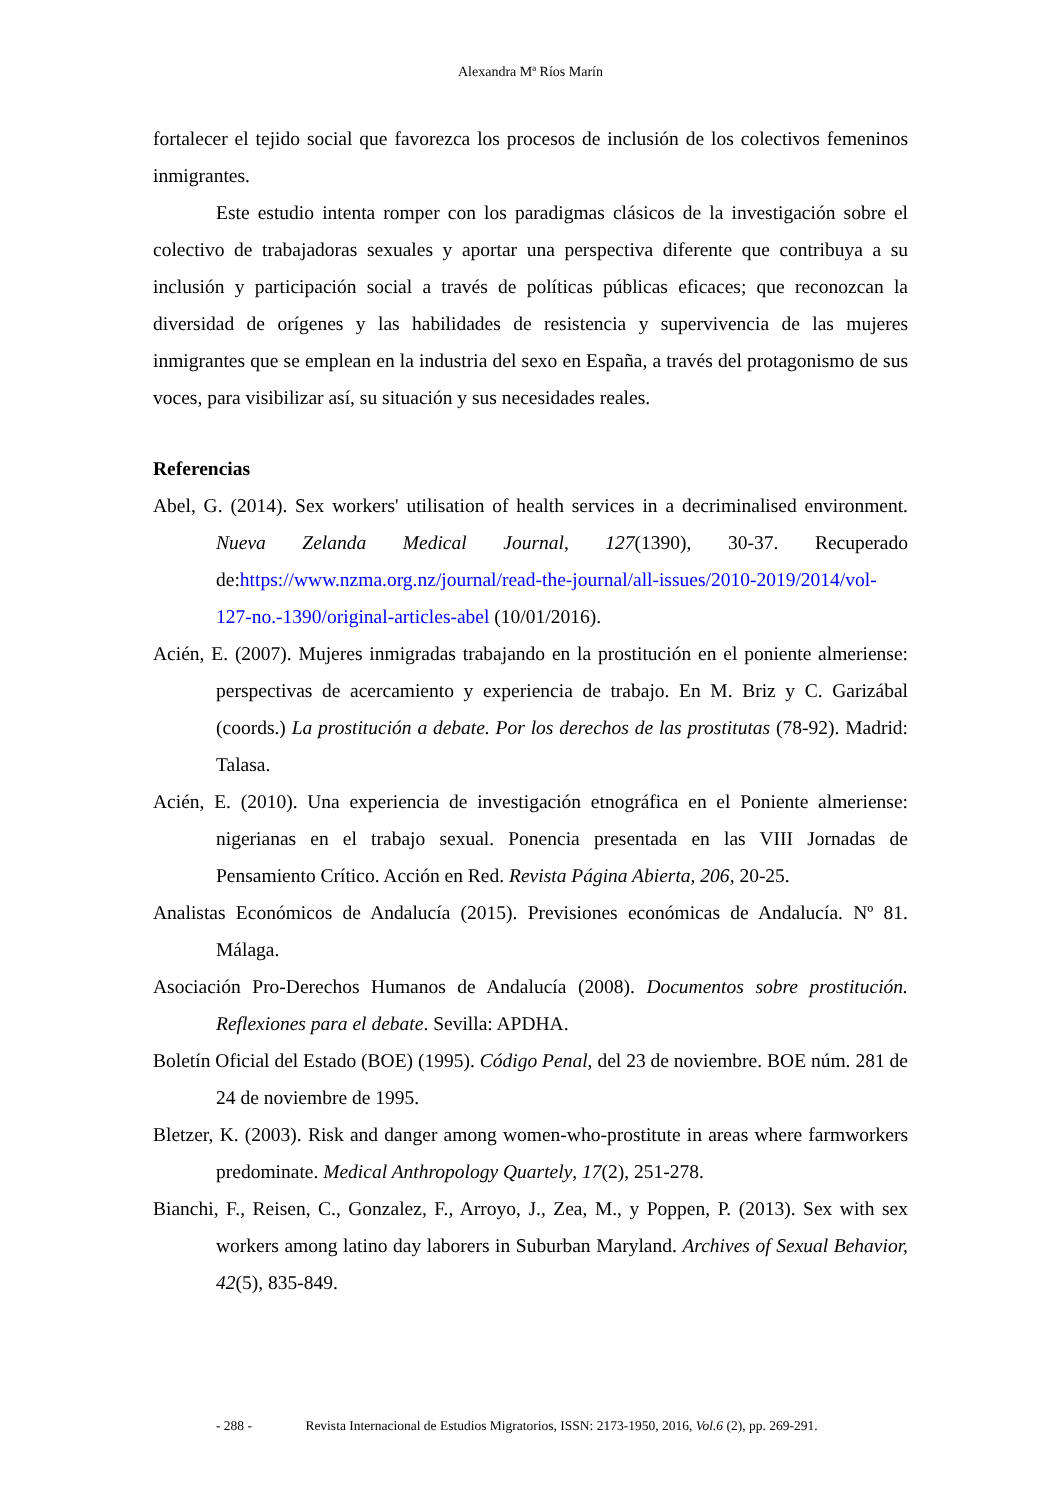Alexandra Mª Ríos Marín
fortalecer el tejido social que favorezca los procesos de inclusión de los colectivos femeninos inmigrantes.
Este estudio intenta romper con los paradigmas clásicos de la investigación sobre el colectivo de trabajadoras sexuales y aportar una perspectiva diferente que contribuya a su inclusión y participación social a través de políticas públicas eficaces; que reconozcan la diversidad de orígenes y las habilidades de resistencia y supervivencia de las mujeres inmigrantes que se emplean en la industria del sexo en España, a través del protagonismo de sus voces, para visibilizar así, su situación y sus necesidades reales.
Referencias
Abel, G. (2014). Sex workers' utilisation of health services in a decriminalised environment. Nueva Zelanda Medical Journal, 127(1390), 30-37. Recuperado de:https://www.nzma.org.nz/journal/read-the-journal/all-issues/2010-2019/2014/vol-127-no.-1390/original-articles-abel (10/01/2016).
Acién, E. (2007). Mujeres inmigradas trabajando en la prostitución en el poniente almeriense: perspectivas de acercamiento y experiencia de trabajo. En M. Briz y C. Garizábal (coords.) La prostitución a debate. Por los derechos de las prostitutas (78-92). Madrid: Talasa.
Acién, E. (2010). Una experiencia de investigación etnográfica en el Poniente almeriense: nigerianas en el trabajo sexual. Ponencia presentada en las VIII Jornadas de Pensamiento Crítico. Acción en Red. Revista Página Abierta, 206, 20-25.
Analistas Económicos de Andalucía (2015). Previsiones económicas de Andalucía. Nº 81. Málaga.
Asociación Pro-Derechos Humanos de Andalucía (2008). Documentos sobre prostitución. Reflexiones para el debate. Sevilla: APDHA.
Boletín Oficial del Estado (BOE) (1995). Código Penal, del 23 de noviembre. BOE núm. 281 de 24 de noviembre de 1995.
Bletzer, K. (2003). Risk and danger among women-who-prostitute in areas where farmworkers predominate. Medical Anthropology Quartely, 17(2), 251-278.
Bianchi, F., Reisen, C., Gonzalez, F., Arroyo, J., Zea, M., y Poppen, P. (2013). Sex with sex workers among latino day laborers in Suburban Maryland. Archives of Sexual Behavior, 42(5), 835-849.
- 288 - Revista Internacional de Estudios Migratorios, ISSN: 2173-1950, 2016, Vol.6 (2), pp. 269-291.